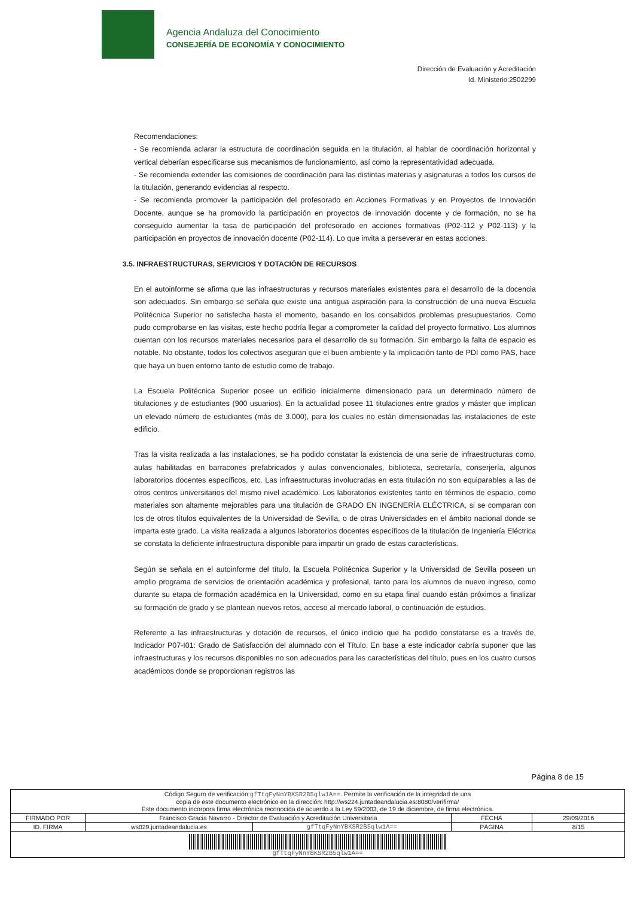Agencia Andaluza del Conocimiento
CONSEJERÍA DE ECONOMÍA Y CONOCIMIENTO
Dirección de Evaluación y Acreditación
Id. Ministerio:2502299
Recomendaciones:
- Se recomienda aclarar la estructura de coordinación seguida en la titulación, al hablar de coordinación horizontal y vertical deberían especificarse sus mecanismos de funcionamiento, así como la representatividad adecuada.
- Se recomienda extender las comisiones de coordinación para las distintas materias y asignaturas a todos los cursos de la titulación, generando evidencias al respecto.
- Se recomienda promover la participación del profesorado en Acciones Formativas y en Proyectos de Innovación Docente, aunque se ha promovido la participación en proyectos de innovación docente y de formación, no se ha conseguido aumentar la tasa de participación del profesorado en acciones formativas (P02-112 y P02-113) y la participación en proyectos de innovación docente (P02-114). Lo que invita a perseverar en estas acciones.
3.5. INFRAESTRUCTURAS, SERVICIOS Y DOTACIÓN DE RECURSOS
En el autoinforme se afirma que las infraestructuras y recursos materiales existentes para el desarrollo de la docencia son adecuados. Sin embargo se señala que existe una antigua aspiración para la construcción de una nueva Escuela Politécnica Superior no satisfecha hasta el momento, basando en los consabidos problemas presupuestarios. Como pudo comprobarse en las visitas, este hecho podría llegar a comprometer la calidad del proyecto formativo. Los alumnos cuentan con los recursos materiales necesarios para el desarrollo de su formación. Sin embargo la falta de espacio es notable. No obstante, todos los colectivos aseguran que el buen ambiente y la implicación tanto de PDI como PAS, hace que haya un buen entorno tanto de estudio como de trabajo.
La Escuela Politécnica Superior posee un edificio inicialmente dimensionado para un determinado número de titulaciones y de estudiantes (900 usuarios). En la actualidad posee 11 titulaciones entre grados y máster que implican un elevado número de estudiantes (más de 3.000), para los cuales no están dimensionadas las instalaciones de este edificio.
Tras la visita realizada a las instalaciones, se ha podido constatar la existencia de una serie de infraestructuras como, aulas habilitadas en barracones prefabricados y aulas convencionales, biblioteca, secretaría, conserjería, algunos laboratorios docentes específicos, etc. Las infraestructuras involucradas en esta titulación no son equiparables a las de otros centros universitarios del mismo nivel académico. Los laboratorios existentes tanto en términos de espacio, como materiales son altamente mejorables para una titulación de GRADO EN INGENERÍA ELÉCTRICA, si se comparan con los de otros títulos equivalentes de la Universidad de Sevilla, o de otras Universidades en el ámbito nacional donde se imparta este grado. La visita realizada a algunos laboratorios docentes específicos de la titulación de Ingeniería Eléctrica se constata la deficiente infraestructura disponible para impartir un grado de estas características.
Según se señala en el autoinforme del título, la Escuela Politécnica Superior y la Universidad de Sevilla poseen un amplio programa de servicios de orientación académica y profesional, tanto para los alumnos de nuevo ingreso, como durante su etapa de formación académica en la Universidad, como en su etapa final cuando están próximos a finalizar su formación de grado y se plantean nuevos retos, acceso al mercado laboral, o continuación de estudios.
Referente a las infraestructuras y dotación de recursos, el único indicio que ha podido constatarse es a través de, Indicador P07-I01: Grado de Satisfacción del alumnado con el Título. En base a este indicador cabría suponer que las infraestructuras y los recursos disponibles no son adecuados para las características del título, pues en los cuatro cursos académicos donde se proporcionan registros las
Página 8 de 15
| Código Seguro de verificación: gfTtqFyNnYBKSR2B5qlw1A== . Permite la verificación de la integridad de una copia de este documento electrónico en la dirección: http://ws224.juntadeandalucia.es:8080/verifirma/ Este documento incorpora firma electrónica reconocida de acuerdo a la Ley 59/2003, de 19 de diciembre, de firma electrónica. | | | | |
| FIRMADO POR | Francisco Gracia Navarro - Director de Evaluación y Acreditación Universitaria | | FECHA | 29/09/2016 |
| ID. FIRMA | ws029.juntadeandalucia.es | gfTtqFyNnYBKSR2B5qlw1A== | PÁGINA | 8/15 |
| gfTtqFyNnYBKSR2B5qlw1A== | | | | |